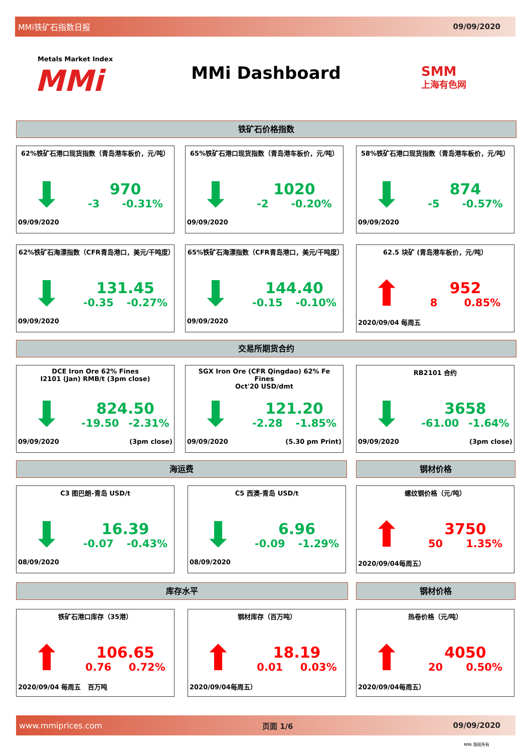MMi铁矿石指数日报 09/09/2020
Metals Market Index
MMi
MMi Dashboard
SMM
上海有色网
铁矿石价格指数
62%铁矿石港口现货指数（青岛港车板价，元/吨）
⬇
970
-3 -0.31%
09/09/2020
65%铁矿石港口现货指数（青岛港车板价，元/吨）
⬇
1020
-2 -0.20%
09/09/2020
58%铁矿石港口现货指数（青岛港车板价，元/吨）
⬇
874
-5 -0.57%
09/09/2020
62%铁矿石海漂指数（CFR青岛港口，美元/干吨度）
⬇
131.45
-0.35 -0.27%
09/09/2020
65%铁矿石海漂指数（CFR青岛港口，美元/干吨度）
⬇
144.40
-0.15 -0.10%
09/09/2020
62.5 块矿 (青岛港车板价，元/吨）
⬆
952
8 0.85%
2020/09/04 每周五
交易所期货合约
DCE Iron Ore 62% Fines
I2101 (Jan) RMB/t (3pm close)
⬇
824.50
-19.50 -2.31%
09/09/2020 (3pm close)
SGX Iron Ore (CFR Qingdao) 62% Fe Fines
Oct'20 USD/dmt
⬇
121.20
-2.28 -1.85%
09/09/2020 (5.30 pm Print)
RB2101 合约
⬇
3658
-61.00 -1.64%
09/09/2020 (3pm close)
海运费 钢材价格
C3 图巴朗-青岛 USD/t
⬇
16.39
-0.07 -0.43%
08/09/2020
C5 西澳-青岛 USD/t
⬇
6.96
-0.09 -1.29%
08/09/2020
螺纹钢价格（元/吨）
⬆
3750
50 1.35%
2020/09/04每周五）
库存水平 钢材价格
铁矿石港口库存（35港）
⬆
106.65
0.76 0.72%
2020/09/04 每周五 百万吨
钢材库存（百万吨）
⬆
18.19
0.01 0.03%
2020/09/04每周五）
热卷价格（元/吨）
⬆
4050
20 0.50%
2020/09/04每周五）
www.mmiprices.com 页面 1/6 09/09/2020
MMi 版权所有